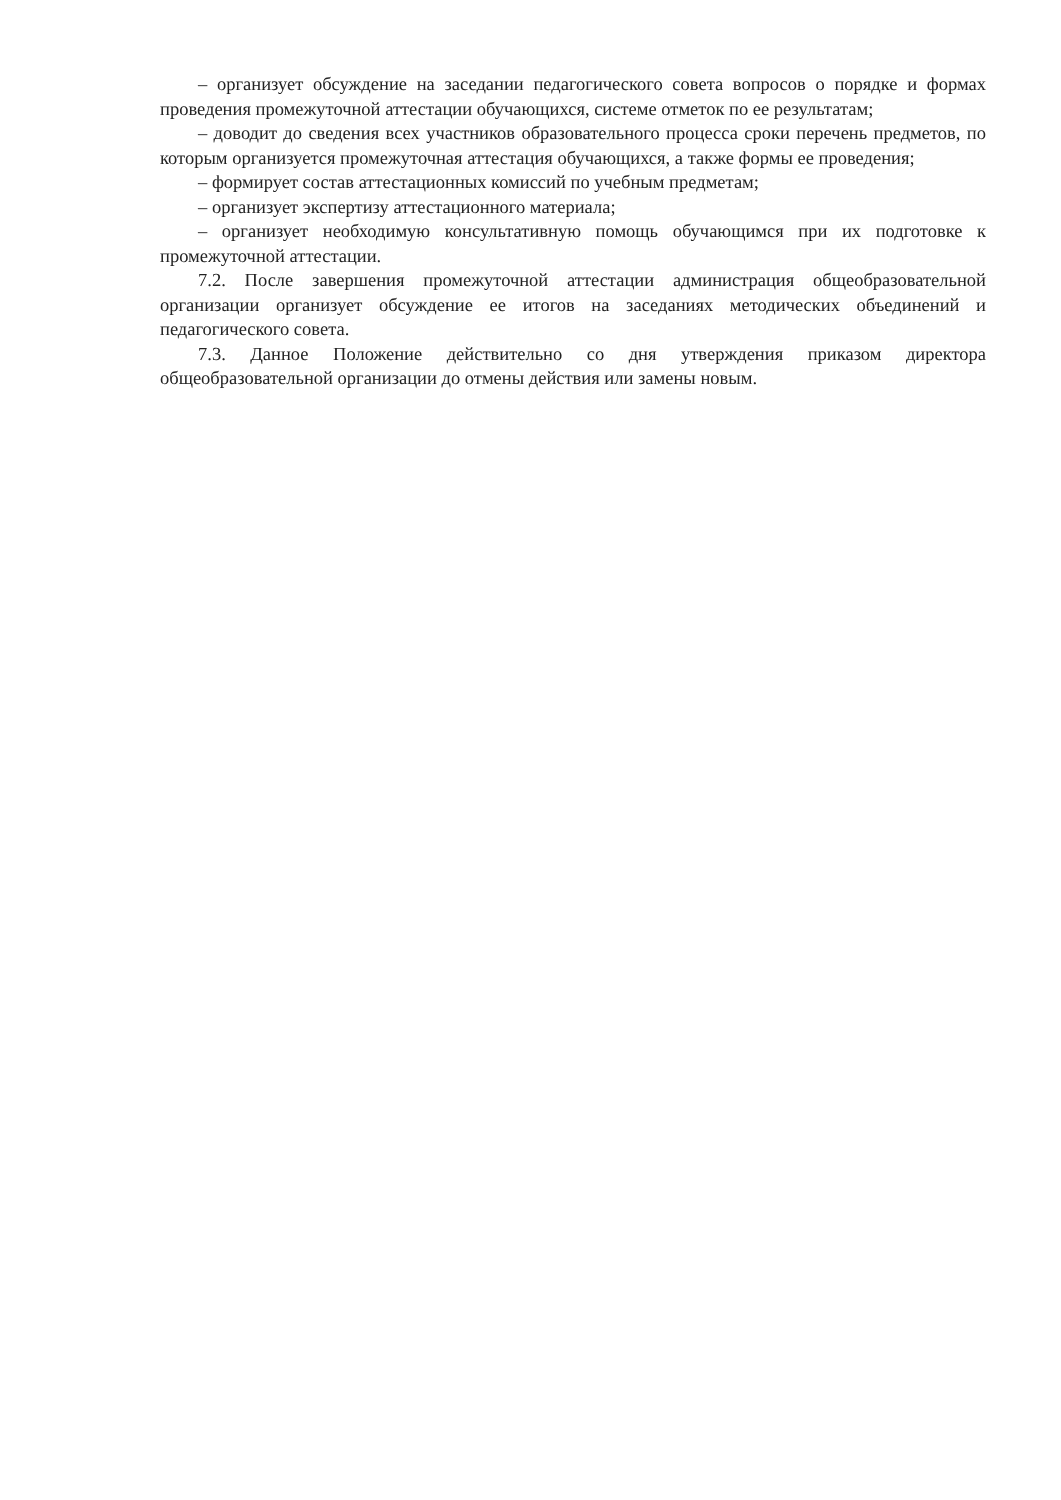– организует обсуждение на заседании педагогического совета вопросов о порядке и формах проведения промежуточной аттестации обучающихся, системе отметок по ее результатам;
– доводит до сведения всех участников образовательного процесса сроки перечень предметов, по которым организуется промежуточная аттестация обучающихся, а также формы ее проведения;
– формирует состав аттестационных комиссий по учебным предметам;
– организует экспертизу аттестационного материала;
– организует необходимую консультативную помощь обучающимся при их подготовке к промежуточной аттестации.
7.2. После завершения промежуточной аттестации администрация общеобразовательной организации организует обсуждение ее итогов на заседаниях методических объединений и педагогического совета.
7.3. Данное Положение действительно со дня утверждения приказом директора общеобразовательной организации до отмены действия или замены новым.